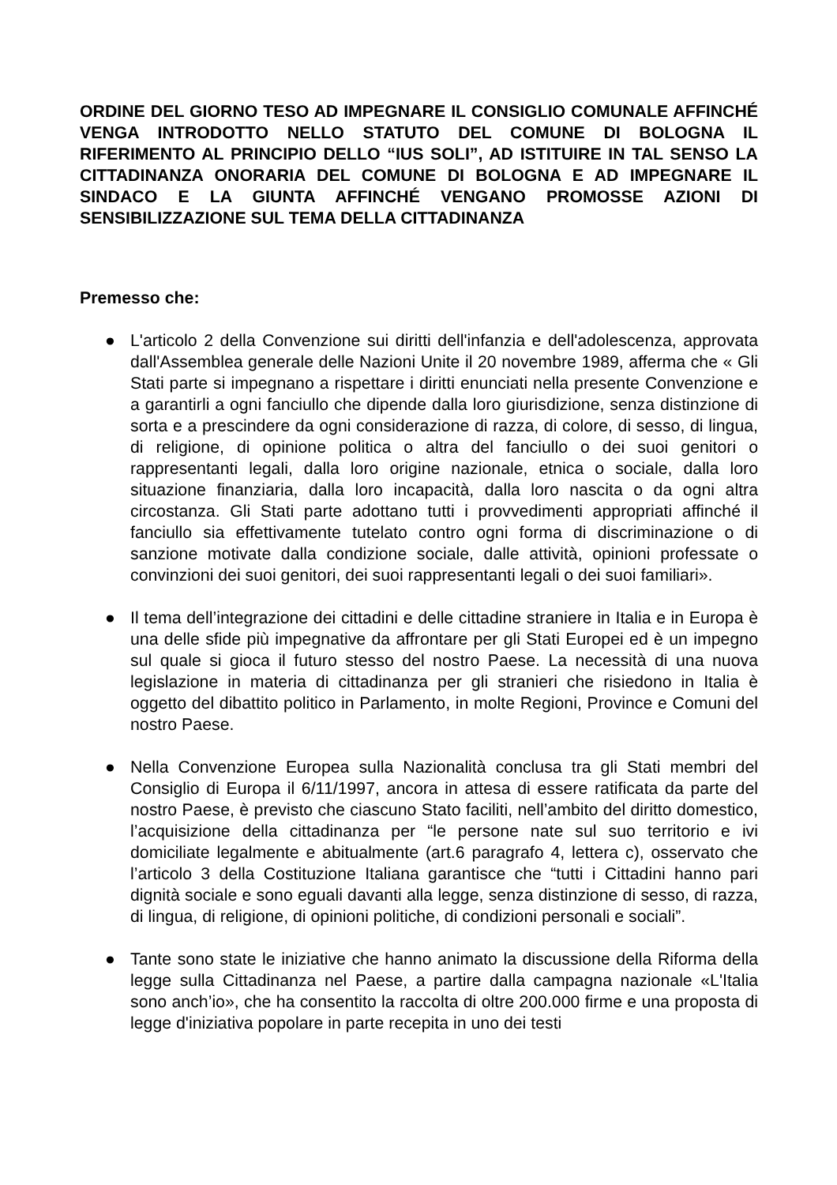ORDINE DEL GIORNO TESO AD IMPEGNARE IL CONSIGLIO COMUNALE AFFINCHÉ VENGA INTRODOTTO NELLO STATUTO DEL COMUNE DI BOLOGNA IL RIFERIMENTO AL PRINCIPIO DELLO “IUS SOLI”, AD ISTITUIRE IN TAL SENSO LA CITTADINANZA ONORARIA DEL COMUNE DI BOLOGNA E AD IMPEGNARE IL SINDACO E LA GIUNTA AFFINCHÉ VENGANO PROMOSSE AZIONI DI SENSIBILIZZAZIONE SUL TEMA DELLA CITTADINANZA
Premesso che:
● L'articolo 2 della Convenzione sui diritti dell'infanzia e dell'adolescenza, approvata dall'Assemblea generale delle Nazioni Unite il 20 novembre 1989, afferma che « Gli Stati parte si impegnano a rispettare i diritti enunciati nella presente Convenzione e a garantirli a ogni fanciullo che dipende dalla loro giurisdizione, senza distinzione di sorta e a prescindere da ogni considerazione di razza, di colore, di sesso, di lingua, di religione, di opinione politica o altra del fanciullo o dei suoi genitori o rappresentanti legali, dalla loro origine nazionale, etnica o sociale, dalla loro situazione finanziaria, dalla loro incapacità, dalla loro nascita o da ogni altra circostanza. Gli Stati parte adottano tutti i provvedimenti appropriati affinché il fanciullo sia effettivamente tutelato contro ogni forma di discriminazione o di sanzione motivate dalla condizione sociale, dalle attività, opinioni professate o convinzioni dei suoi genitori, dei suoi rappresentanti legali o dei suoi familiari».
● Il tema dell’integrazione dei cittadini e delle cittadine straniere in Italia e in Europa è una delle sfide più impegnative da affrontare per gli Stati Europei ed è un impegno sul quale si gioca il futuro stesso del nostro Paese. La necessità di una nuova legislazione in materia di cittadinanza per gli stranieri che risiedono in Italia è oggetto del dibattito politico in Parlamento, in molte Regioni, Province e Comuni del nostro Paese.
● Nella Convenzione Europea sulla Nazionalità conclusa tra gli Stati membri del Consiglio di Europa il 6/11/1997, ancora in attesa di essere ratificata da parte del nostro Paese, è previsto che ciascuno Stato faciliti, nell’ambito del diritto domestico, l’acquisizione della cittadinanza per “le persone nate sul suo territorio e ivi domiciliate legalmente e abitualmente (art.6 paragrafo 4, lettera c), osservato che l’articolo 3 della Costituzione Italiana garantisce che “tutti i Cittadini hanno pari dignità sociale e sono eguali davanti alla legge, senza distinzione di sesso, di razza, di lingua, di religione, di opinioni politiche, di condizioni personali e sociali”.
● Tante sono state le iniziative che hanno animato la discussione della Riforma della legge sulla Cittadinanza nel Paese, a partire dalla campagna nazionale «L'Italia sono anch’io», che ha consentito la raccolta di oltre 200.000 firme e una proposta di legge d'iniziativa popolare in parte recepita in uno dei testi